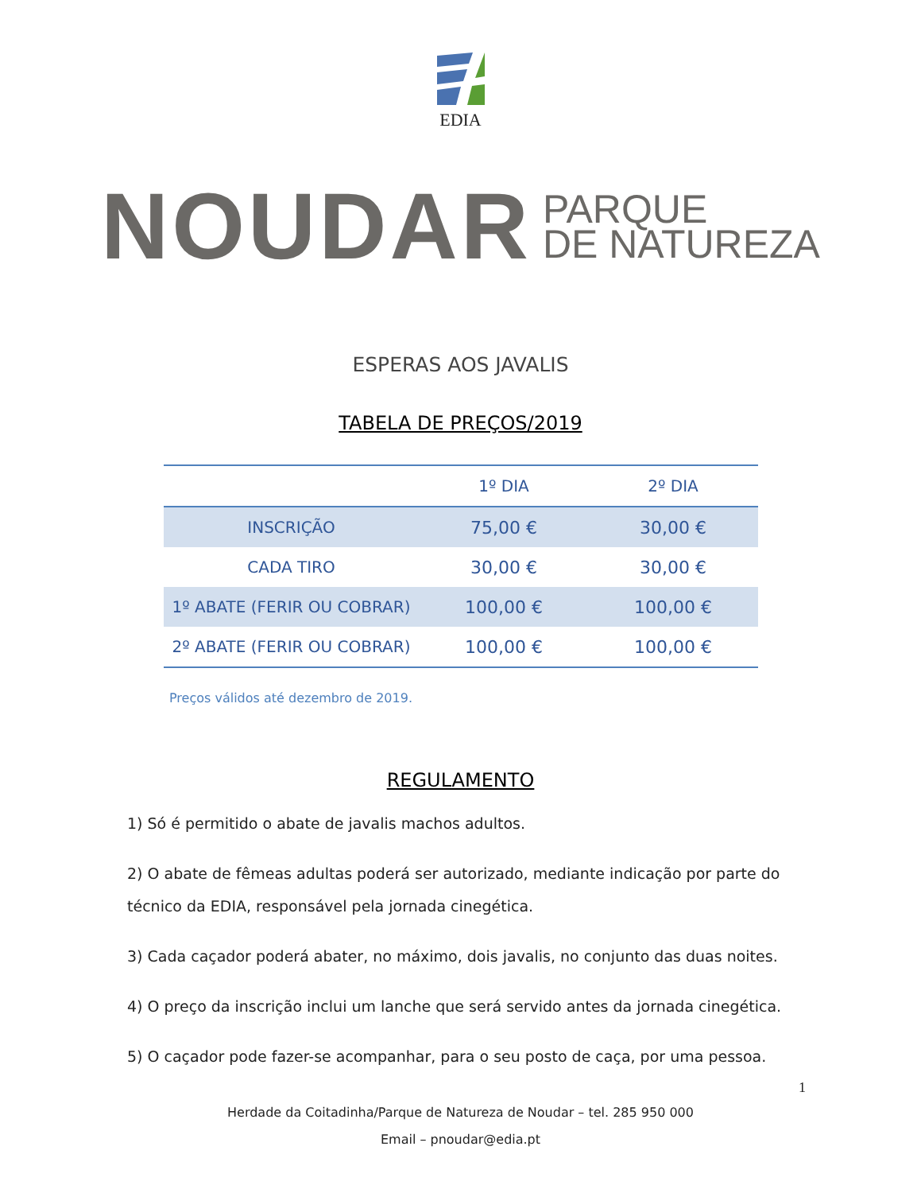EDIA
NOUDAR
PARQUE
DE NATUREZA
ESPERAS AOS JAVALIS
TABELA DE PREÇOS/2019
| | 1º DIA | 2º DIA |
| --- | --- | --- |
| INSCRIÇÃO | 75,00 € | 30,00 € |
| CADA TIRO | 30,00 € | 30,00 € |
| 1º ABATE (FERIR OU COBRAR) | 100,00 € | 100,00 € |
| 2º ABATE (FERIR OU COBRAR) | 100,00 € | 100,00 € |
Preços válidos até dezembro de 2019.
REGULAMENTO
1) Só é permitido o abate de javalis machos adultos.
2) O abate de fêmeas adultas poderá ser autorizado, mediante indicação por parte do técnico da EDIA, responsável pela jornada cinegética.
3) Cada caçador poderá abater, no máximo, dois javalis, no conjunto das duas noites.
4) O preço da inscrição inclui um lanche que será servido antes da jornada cinegética.
5) O caçador pode fazer-se acompanhar, para o seu posto de caça, por uma pessoa.
1
Herdade da Coitadinha/Parque de Natureza de Noudar – tel. 285 950 000
Email – pnoudar@edia.pt